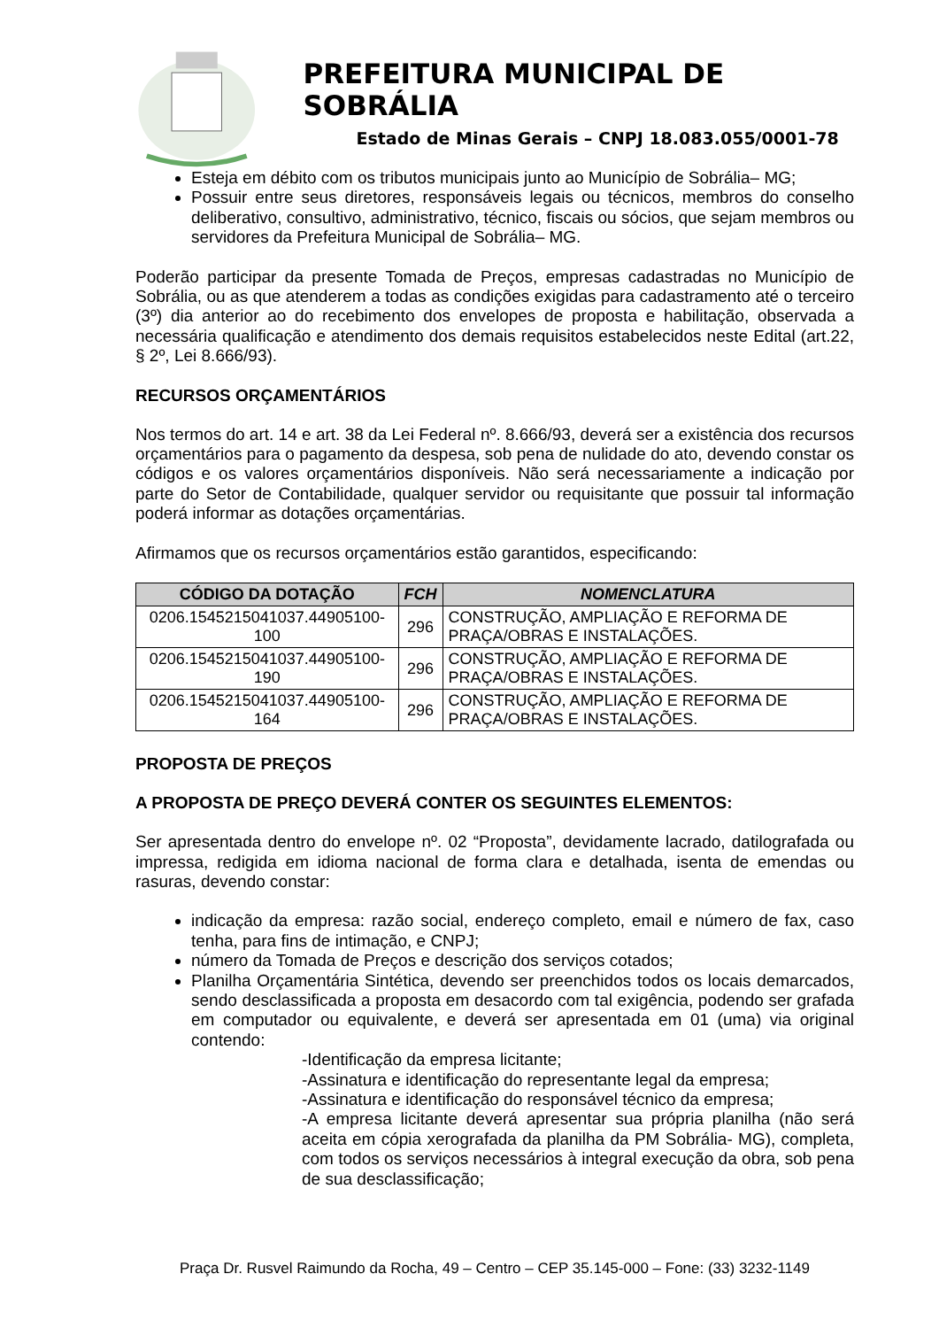PREFEITURA MUNICIPAL DE SOBRÁLIA
Estado de Minas Gerais – CNPJ 18.083.055/0001-78
Esteja em débito com os tributos municipais junto ao Município de Sobrália– MG;
Possuir entre seus diretores, responsáveis legais ou técnicos, membros do conselho deliberativo, consultivo, administrativo, técnico, fiscais ou sócios, que sejam membros ou servidores da Prefeitura Municipal de Sobrália– MG.
Poderão participar da presente Tomada de Preços, empresas cadastradas no Município de Sobrália, ou as que atenderem a todas as condições exigidas para cadastramento até o terceiro (3º) dia anterior ao do recebimento dos envelopes de proposta e habilitação, observada a necessária qualificação e atendimento dos demais requisitos estabelecidos neste Edital (art.22, § 2º, Lei 8.666/93).
RECURSOS ORÇAMENTÁRIOS
Nos termos do art. 14 e art. 38 da Lei Federal nº. 8.666/93, deverá ser a existência dos recursos orçamentários para o pagamento da despesa, sob pena de nulidade do ato, devendo constar os códigos e os valores orçamentários disponíveis. Não será necessariamente a indicação por parte do Setor de Contabilidade, qualquer servidor ou requisitante que possuir tal informação poderá informar as dotações orçamentárias.
Afirmamos que os recursos orçamentários estão garantidos, especificando:
| CÓDIGO DA DOTAÇÃO | FCH | NOMENCLATURA |
| --- | --- | --- |
| 0206.1545215041037.44905100-100 | 296 | CONSTRUÇÃO, AMPLIAÇÃO E REFORMA DE PRAÇA/OBRAS E INSTALAÇÕES. |
| 0206.1545215041037.44905100-190 | 296 | CONSTRUÇÃO, AMPLIAÇÃO E REFORMA DE PRAÇA/OBRAS E INSTALAÇÕES. |
| 0206.1545215041037.44905100-164 | 296 | CONSTRUÇÃO, AMPLIAÇÃO E REFORMA DE PRAÇA/OBRAS E INSTALAÇÕES. |
PROPOSTA DE PREÇOS
A PROPOSTA DE PREÇO DEVERÁ CONTER OS SEGUINTES ELEMENTOS:
Ser apresentada dentro do envelope nº. 02 “Proposta”, devidamente lacrado, datilografada ou impressa, redigida em idioma nacional de forma clara e detalhada, isenta de emendas ou rasuras, devendo constar:
indicação da empresa: razão social, endereço completo, email e número de fax, caso tenha, para fins de intimação, e CNPJ;
número da Tomada de Preços e descrição dos serviços cotados;
Planilha Orçamentária Sintética, devendo ser preenchidos todos os locais demarcados, sendo desclassificada a proposta em desacordo com tal exigência, podendo ser grafada em computador ou equivalente, e deverá ser apresentada em 01 (uma) via original contendo:
-Identificação da empresa licitante;
-Assinatura e identificação do representante legal da empresa;
-Assinatura e identificação do responsável técnico da empresa;
-A empresa licitante deverá apresentar sua própria planilha (não será aceita em cópia xerografada da planilha da PM Sobrália- MG), completa, com todos os serviços necessários à integral execução da obra, sob pena de sua desclassificação;
Praça Dr. Rusvel Raimundo da Rocha, 49 – Centro – CEP 35.145-000 – Fone: (33) 3232-1149